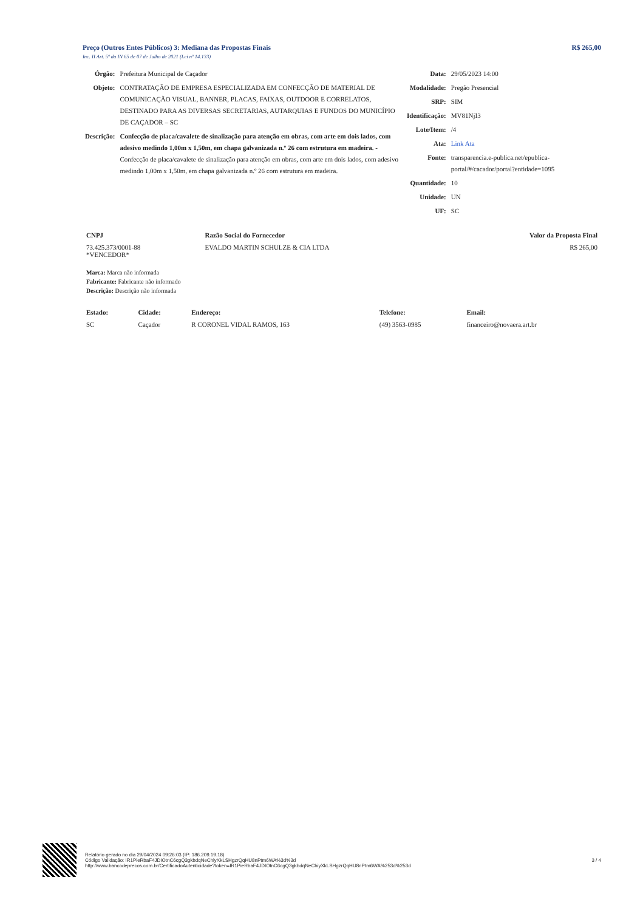Preço (Outros Entes Públicos) 3: Mediana das Propostas Finais R$ 265,00
Inc. II Art. 5º da IN 65 de 07 de Julho de 2021 (Lei nº 14.133)
| Órgão: | Prefeitura Municipal de Caçador |
| Objeto: | CONTRATAÇÃO DE EMPRESA ESPECIALIZADA EM CONFECÇÃO DE MATERIAL DE COMUNICAÇÃO VISUAL, BANNER, PLACAS, FAIXAS, OUTDOOR E CORRELATOS, DESTINADO PARA AS DIVERSAS SECRETARIAS, AUTARQUIAS E FUNDOS DO MUNICÍPIO DE CAÇADOR – SC |
| Descrição: | Confecção de placa/cavalete de sinalização para atenção em obras, com arte em dois lados, com adesivo medindo 1,00m x 1,50m, em chapa galvanizada n.º 26 com estrutura em madeira. - Confecção de placa/cavalete de sinalização para atenção em obras, com arte em dois lados, com adesivo medindo 1,00m x 1,50m, em chapa galvanizada n.º 26 com estrutura em madeira. |
| Data: | 29/05/2023 14:00 |
| Modalidade: | Pregão Presencial |
| SRP: | SIM |
| Identificação: | MV81NjI3 |
| Lote/Item: | /4 |
| Ata: | Link Ata |
| Fonte: | transparencia.e-publica.net/epublica-portal/#/cacador/portal?entidade=1095 |
| Quantidade: | 10 |
| Unidade: | UN |
| UF: | SC |
| CNPJ | Razão Social do Fornecedor | Valor da Proposta Final |
| --- | --- | --- |
| 73.425.373/0001-88 *VENCEDOR* | EVALDO MARTIN SCHULZE & CIA LTDA | R$ 265,00 |
Marca: Marca não informada
Fabricante: Fabricante não informado
Descrição: Descrição não informada
| Estado: | Cidade: | Endereço: | Telefone: | Email: |
| --- | --- | --- | --- | --- |
| SC | Caçador | R CORONEL VIDAL RAMOS, 163 | (49) 3563-0985 | financeiro@novaera.art.br |
Relatório gerado no dia 29/04/2024 09:26:03 (IP: 186.209.19.18)
Código Validação: IR1PieRbaF4JDIOtnC6cgQ3gkbdqNeChiyXkLSHgzrQqHU8nPtm6WA%3d%3d
http://www.bancodeprecos.com.br/CertificadoAutenticidade?token=IR1PieRbaF4JDIOtnC6cgQ3gkbdqNeChiyXkLSHgzrQqHU8nPtm6WA%253d%253d
3 / 4